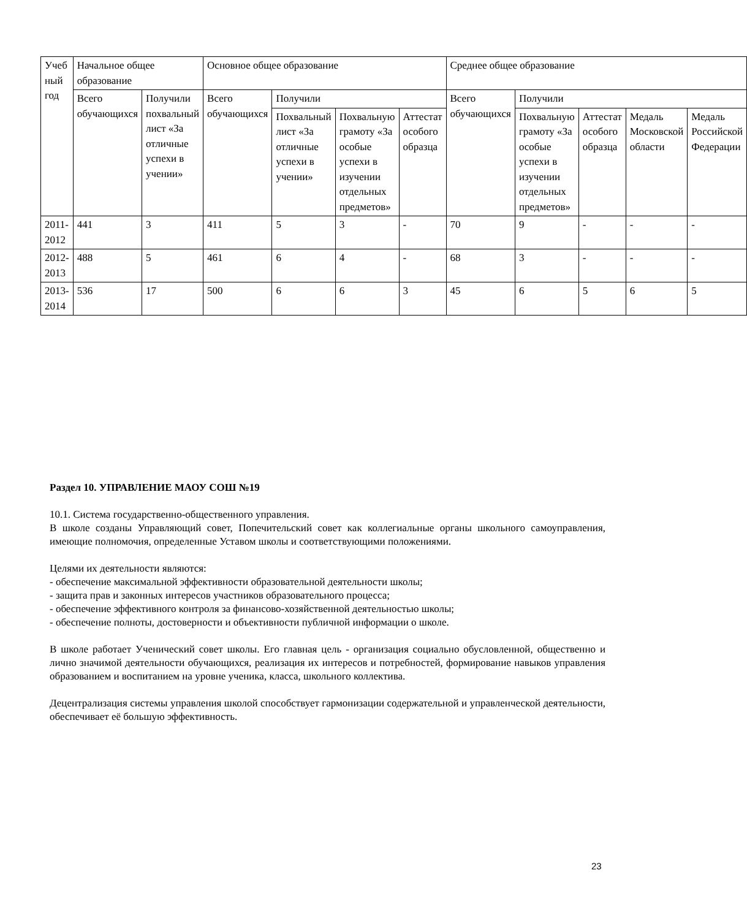| Учеб ный год | Начальное общее образование | | Основное общее образование | | | | Среднее общее образование | | | | |
| | Всего обучающихся | Получили похвальный лист «За отличные успехи в учении» | Всего обучающихся | Получили | | | Всего обучающихся | Получили | | | |
| | | | | Похвальный лист «За отличные успехи в учении» | Похвальную грамоту «За особые успехи в изучении отдельных предметов» | Аттестат особого образца | | Похвальную грамоту «За особые успехи в изучении отдельных предметов» | Аттестат особого образца | Медаль Московской области | Медаль Российской Федерации |
| 2011-2012 | 441 | 3 | 411 | 5 | 3 | - | 70 | 9 | - | - | - |
| 2012-2013 | 488 | 5 | 461 | 6 | 4 | - | 68 | 3 | - | - | - |
| 2013-2014 | 536 | 17 | 500 | 6 | 6 | 3 | 45 | 6 | 5 | 6 | 5 |
Раздел 10. УПРАВЛЕНИЕ МАОУ СОШ №19
10.1. Система государственно-общественного управления.
В школе созданы Управляющий совет, Попечительский совет как коллегиальные органы школьного самоуправления, имеющие полномочия, определенные Уставом школы и соответствующими положениями.
Целями их деятельности являются:
- обеспечение максимальной эффективности образовательной деятельности школы;
- защита прав и законных интересов участников образовательного процесса;
- обеспечение эффективного контроля за финансово-хозяйственной деятельностью школы;
- обеспечение полноты, достоверности и объективности публичной информации о школе.
В школе работает Ученический совет школы. Его главная цель - организация социально обусловленной, общественно и лично значимой деятельности обучающихся, реализация их интересов и потребностей, формирование навыков управления образованием и воспитанием на уровне ученика, класса, школьного коллектива.
Децентрализация системы управления школой способствует гармонизации содержательной и управленческой деятельности, обеспечивает её большую эффективность.
23